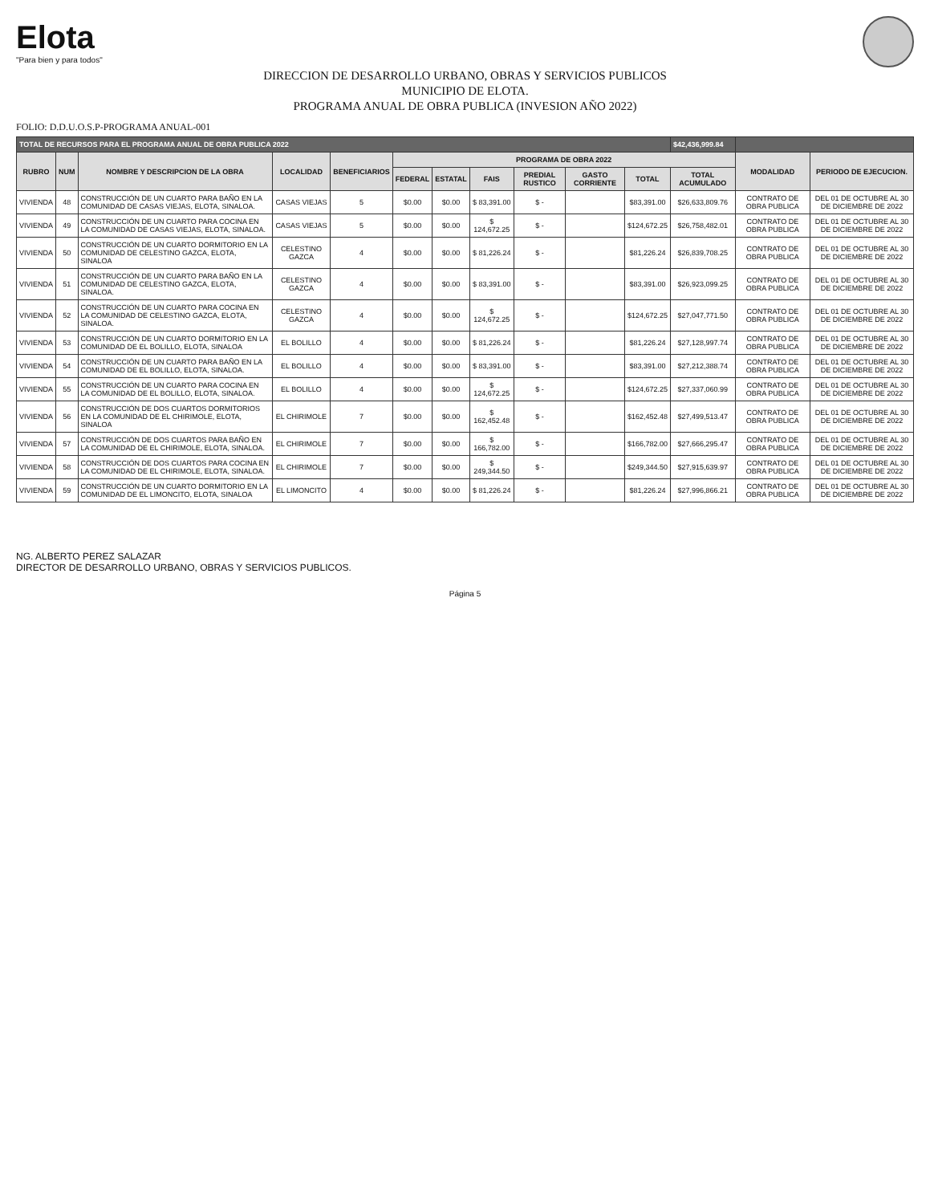Elota
"Para bien y para todos"
DIRECCION DE DESARROLLO URBANO, OBRAS Y SERVICIOS PUBLICOS
MUNICIPIO DE ELOTA.
PROGRAMA ANUAL DE OBRA PUBLICA (INVESION AÑO 2022)
FOLIO: D.D.U.O.S.P-PROGRAMA ANUAL-001
| TOTAL DE RECURSOS PARA EL PROGRAMA ANUAL DE OBRA PUBLICA 2022 | | | | | | | | | | | $42,436,999.84 | | |
| --- | --- | --- | --- | --- | --- | --- | --- | --- | --- | --- | --- | --- | --- |
| RUBRO | NUM | NOMBRE Y DESCRIPCION DE LA OBRA | LOCALIDAD | BENEFICIARIOS | PROGRAMA DE OBRA 2022 | | | | | | | MODALIDAD | PERIODO DE EJECUCION. |
| | | | | | FEDERAL | ESTATAL | FAIS | PREDIAL RUSTICO | GASTO CORRIENTE | TOTAL | TOTAL ACUMULADO | | |
| VIVIENDA | 48 | CONSTRUCCIÓN DE UN CUARTO PARA BAÑO EN LA COMUNIDAD DE CASAS VIEJAS, ELOTA, SINALOA. | CASAS VIEJAS | 5 | $0.00 | $0.00 | $ 83,391.00 | $ - | | $83,391.00 | $26,633,809.76 | CONTRATO DE OBRA PUBLICA | DEL 01 DE OCTUBRE AL 30 DE DICIEMBRE DE 2022 |
| VIVIENDA | 49 | CONSTRUCCIÓN DE UN CUARTO PARA COCINA EN LA COMUNIDAD DE CASAS VIEJAS, ELOTA, SINALOA. | CASAS VIEJAS | 5 | $0.00 | $0.00 | $ 124,672.25 | $ - | | $124,672.25 | $26,758,482.01 | CONTRATO DE OBRA PUBLICA | DEL 01 DE OCTUBRE AL 30 DE DICIEMBRE DE 2022 |
| VIVIENDA | 50 | CONSTRUCCIÓN DE UN CUARTO DORMITORIO EN LA COMUNIDAD DE CELESTINO GAZCA, ELOTA, SINALOA | CELESTINO GAZCA | 4 | $0.00 | $0.00 | $ 81,226.24 | $ - | | $81,226.24 | $26,839,708.25 | CONTRATO DE OBRA PUBLICA | DEL 01 DE OCTUBRE AL 30 DE DICIEMBRE DE 2022 |
| VIVIENDA | 51 | CONSTRUCCIÓN DE UN CUARTO PARA BAÑO EN LA COMUNIDAD DE CELESTINO GAZCA, ELOTA, SINALOA. | CELESTINO GAZCA | 4 | $0.00 | $0.00 | $ 83,391.00 | $ - | | $83,391.00 | $26,923,099.25 | CONTRATO DE OBRA PUBLICA | DEL 01 DE OCTUBRE AL 30 DE DICIEMBRE DE 2022 |
| VIVIENDA | 52 | CONSTRUCCIÓN DE UN CUARTO PARA COCINA EN LA COMUNIDAD DE CELESTINO GAZCA, ELOTA, SINALOA. | CELESTINO GAZCA | 4 | $0.00 | $0.00 | $ 124,672.25 | $ - | | $124,672.25 | $27,047,771.50 | CONTRATO DE OBRA PUBLICA | DEL 01 DE OCTUBRE AL 30 DE DICIEMBRE DE 2022 |
| VIVIENDA | 53 | CONSTRUCCIÓN DE UN CUARTO DORMITORIO EN LA COMUNIDAD DE EL BOLILLO, ELOTA, SINALOA | EL BOLILLO | 4 | $0.00 | $0.00 | $ 81,226.24 | $ - | | $81,226.24 | $27,128,997.74 | CONTRATO DE OBRA PUBLICA | DEL 01 DE OCTUBRE AL 30 DE DICIEMBRE DE 2022 |
| VIVIENDA | 54 | CONSTRUCCIÓN DE UN CUARTO PARA BAÑO EN LA COMUNIDAD DE EL BOLILLO, ELOTA, SINALOA. | EL BOLILLO | 4 | $0.00 | $0.00 | $ 83,391.00 | $ - | | $83,391.00 | $27,212,388.74 | CONTRATO DE OBRA PUBLICA | DEL 01 DE OCTUBRE AL 30 DE DICIEMBRE DE 2022 |
| VIVIENDA | 55 | CONSTRUCCIÓN DE UN CUARTO PARA COCINA EN LA COMUNIDAD DE EL BOLILLO, ELOTA, SINALOA. | EL BOLILLO | 4 | $0.00 | $0.00 | $ 124,672.25 | $ - | | $124,672.25 | $27,337,060.99 | CONTRATO DE OBRA PUBLICA | DEL 01 DE OCTUBRE AL 30 DE DICIEMBRE DE 2022 |
| VIVIENDA | 56 | CONSTRUCCIÓN DE DOS CUARTOS DORMITORIOS EN LA COMUNIDAD DE EL CHIRIMOLE, ELOTA, SINALOA | EL CHIRIMOLE | 7 | $0.00 | $0.00 | $ 162,452.48 | $ - | | $162,452.48 | $27,499,513.47 | CONTRATO DE OBRA PUBLICA | DEL 01 DE OCTUBRE AL 30 DE DICIEMBRE DE 2022 |
| VIVIENDA | 57 | CONSTRUCCIÓN DE DOS CUARTOS PARA BAÑO EN LA COMUNIDAD DE EL CHIRIMOLE, ELOTA, SINALOA. | EL CHIRIMOLE | 7 | $0.00 | $0.00 | $ 166,782.00 | $ - | | $166,782.00 | $27,666,295.47 | CONTRATO DE OBRA PUBLICA | DEL 01 DE OCTUBRE AL 30 DE DICIEMBRE DE 2022 |
| VIVIENDA | 58 | CONSTRUCCIÓN DE DOS CUARTOS PARA COCINA EN LA COMUNIDAD DE EL CHIRIMOLE, ELOTA, SINALOA. | EL CHIRIMOLE | 7 | $0.00 | $0.00 | $ 249,344.50 | $ - | | $249,344.50 | $27,915,639.97 | CONTRATO DE OBRA PUBLICA | DEL 01 DE OCTUBRE AL 30 DE DICIEMBRE DE 2022 |
| VIVIENDA | 59 | CONSTRUCCIÓN DE UN CUARTO DORMITORIO EN LA COMUNIDAD DE EL LIMONCITO, ELOTA, SINALOA | EL LIMONCITO | 4 | $0.00 | $0.00 | $ 81,226.24 | $ - | | $81,226.24 | $27,996,866.21 | CONTRATO DE OBRA PUBLICA | DEL 01 DE OCTUBRE AL 30 DE DICIEMBRE DE 2022 |
NG. ALBERTO PEREZ SALAZAR
DIRECTOR DE DESARROLLO URBANO, OBRAS Y SERVICIOS PUBLICOS.
Página 5